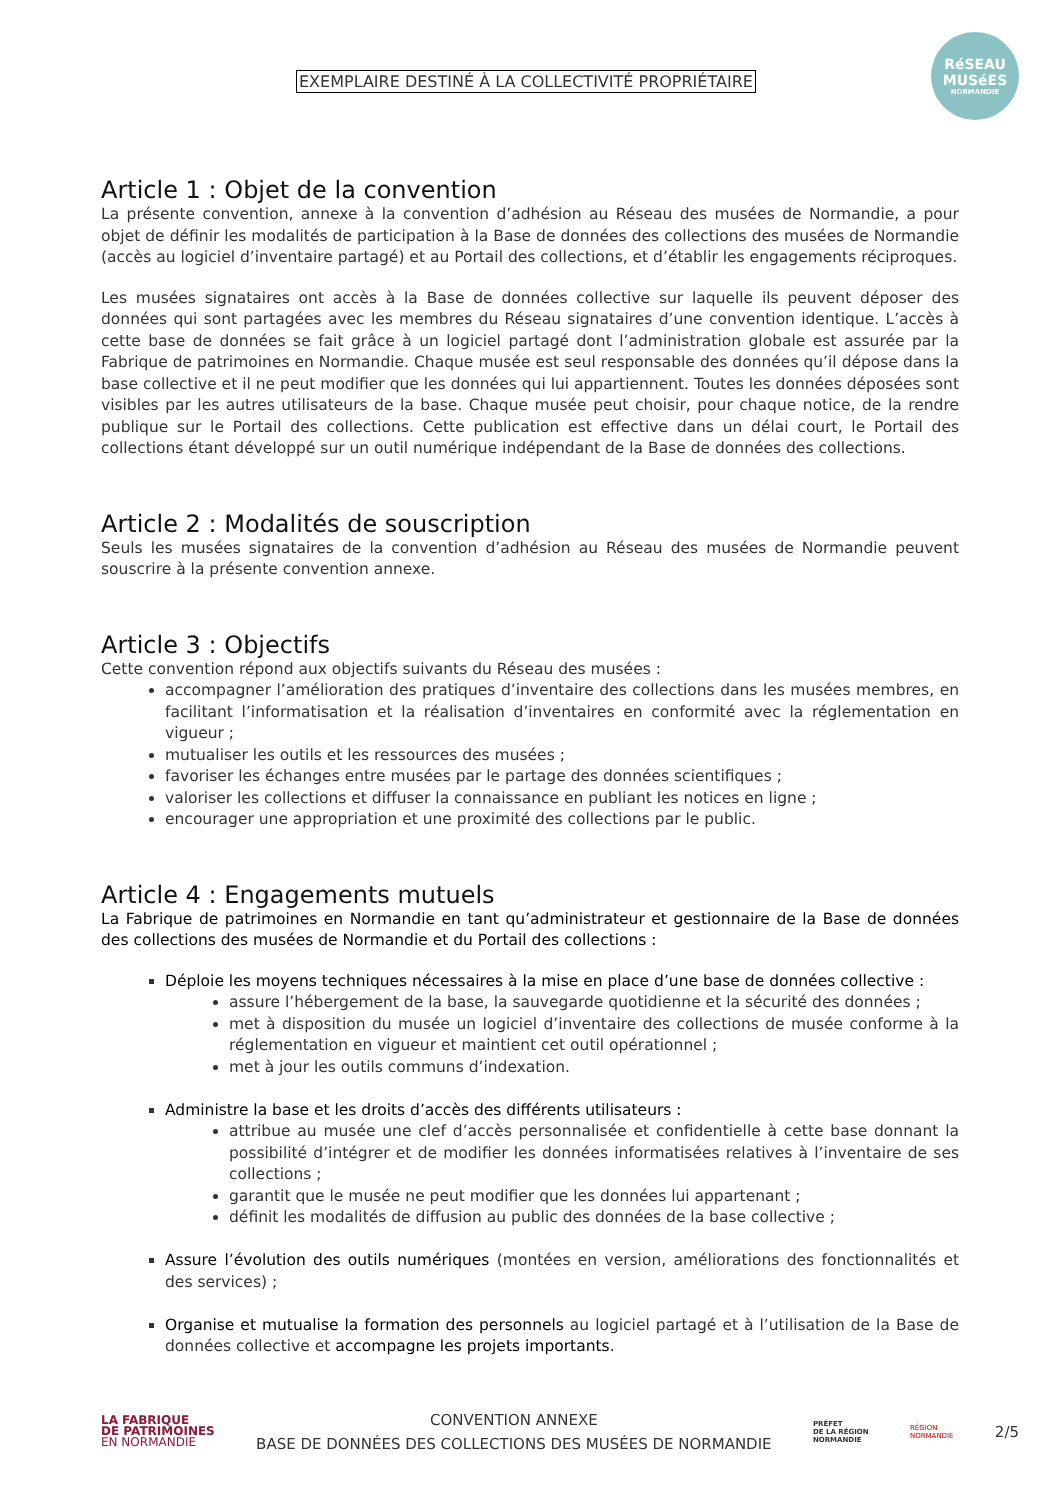EXEMPLAIRE DESTINÉ À LA COLLECTIVITÉ PROPRIÉTAIRE
RéSEAU
MUSéES
NORMANDIE
Article 1 : Objet de la convention
La présente convention, annexe à la convention d’adhésion au Réseau des musées de Normandie, a pour objet de définir les modalités de participation à la Base de données des collections des musées de Normandie (accès au logiciel d’inventaire partagé) et au Portail des collections, et d’établir les engagements réciproques.
Les musées signataires ont accès à la Base de données collective sur laquelle ils peuvent déposer des données qui sont partagées avec les membres du Réseau signataires d’une convention identique. L’accès à cette base de données se fait grâce à un logiciel partagé dont l’administration globale est assurée par la Fabrique de patrimoines en Normandie. Chaque musée est seul responsable des données qu’il dépose dans la base collective et il ne peut modifier que les données qui lui appartiennent. Toutes les données déposées sont visibles par les autres utilisateurs de la base. Chaque musée peut choisir, pour chaque notice, de la rendre publique sur le Portail des collections. Cette publication est effective dans un délai court, le Portail des collections étant développé sur un outil numérique indépendant de la Base de données des collections.
Article 2 : Modalités de souscription
Seuls les musées signataires de la convention d’adhésion au Réseau des musées de Normandie peuvent souscrire à la présente convention annexe.
Article 3 : Objectifs
Cette convention répond aux objectifs suivants du Réseau des musées :
accompagner l’amélioration des pratiques d’inventaire des collections dans les musées membres, en facilitant l’informatisation et la réalisation d’inventaires en conformité avec la réglementation en vigueur ;
mutualiser les outils et les ressources des musées ;
favoriser les échanges entre musées par le partage des données scientifiques ;
valoriser les collections et diffuser la connaissance en publiant les notices en ligne ;
encourager une appropriation et une proximité des collections par le public.
Article 4 : Engagements mutuels
La Fabrique de patrimoines en Normandie en tant qu’administrateur et gestionnaire de la Base de données des collections des musées de Normandie et du Portail des collections :
Déploie les moyens techniques nécessaires à la mise en place d’une base de données collective :
assure l’hébergement de la base, la sauvegarde quotidienne et la sécurité des données ;
met à disposition du musée un logiciel d’inventaire des collections de musée conforme à la réglementation en vigueur et maintient cet outil opérationnel ;
met à jour les outils communs d’indexation.
Administre la base et les droits d’accès des différents utilisateurs :
attribue au musée une clef d’accès personnalisée et confidentielle à cette base donnant la possibilité d’intégrer et de modifier les données informatisées relatives à l’inventaire de ses collections ;
garantit que le musée ne peut modifier que les données lui appartenant ;
définit les modalités de diffusion au public des données de la base collective ;
Assure l’évolution des outils numériques (montées en version, améliorations des fonctionnalités et des services) ;
Organise et mutualise la formation des personnels au logiciel partagé et à l’utilisation de la Base de données collective et accompagne les projets importants.
LA FABRIQUE
DE PATRIMOINES
EN NORMANDIE
CONVENTION ANNEXE
BASE DE DONNÉES DES COLLECTIONS DES MUSÉES DE NORMANDIE
PRÉFET
DE LA RÉGION
NORMANDIE
RÉGION
NORMANDIE
2/5